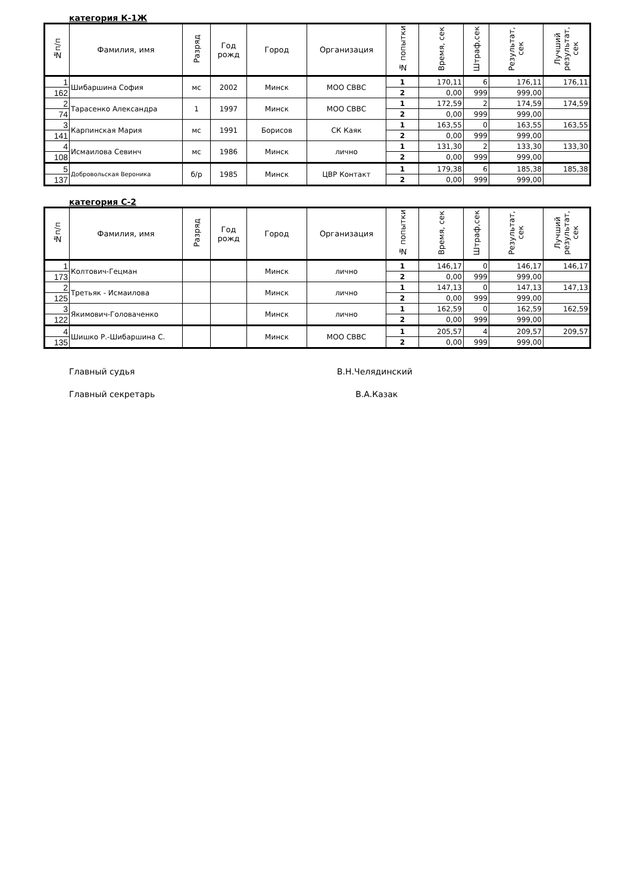категория К-1Ж
| №п/п | Фамилия, имя | Разряд | Год рожд | Город | Организация | № попытки | Время, сек | Штраф,сек | Результат, сек | Лучший результат, сек |
| --- | --- | --- | --- | --- | --- | --- | --- | --- | --- | --- |
| 1 | Шибаршина София | мс | 2002 | Минск | МОО СВВС | 1 | 170,11 | 6 | 176,11 | 176,11 |
| 162 | | | | | | 2 | 0,00 | 999 | 999,00 | |
| 2 | Тарасенко Александра | 1 | 1997 | Минск | МОО СВВС | 1 | 172,59 | 2 | 174,59 | 174,59 |
| 74 | | | | | | 2 | 0,00 | 999 | 999,00 | |
| 3 | Карпинская Мария | мс | 1991 | Борисов | СК Каяк | 1 | 163,55 | 0 | 163,55 | 163,55 |
| 141 | | | | | | 2 | 0,00 | 999 | 999,00 | |
| 4 | Исмаилова Севинч | мс | 1986 | Минск | лично | 1 | 131,30 | 2 | 133,30 | 133,30 |
| 108 | | | | | | 2 | 0,00 | 999 | 999,00 | |
| 5 | Добровольская Вероника | б/р | 1985 | Минск | ЦВР Контакт | 1 | 179,38 | 6 | 185,38 | 185,38 |
| 137 | | | | | | 2 | 0,00 | 999 | 999,00 | |
категория С-2
| №п/п | Фамилия, имя | Разряд | Год рожд | Город | Организация | № попытки | Время, сек | Штраф,сек | Результат, сек | Лучший результат, сек |
| --- | --- | --- | --- | --- | --- | --- | --- | --- | --- | --- |
| 1 | Колтович-Гецман | | | Минск | лично | 1 | 146,17 | 0 | 146,17 | 146,17 |
| 173 | | | | | | 2 | 0,00 | 999 | 999,00 | |
| 2 | Третьяк - Исмаилова | | | Минск | лично | 1 | 147,13 | 0 | 147,13 | 147,13 |
| 125 | | | | | | 2 | 0,00 | 999 | 999,00 | |
| 3 | Якимович-Головаченко | | | Минск | лично | 1 | 162,59 | 0 | 162,59 | 162,59 |
| 122 | | | | | | 2 | 0,00 | 999 | 999,00 | |
| 4 | Шишко Р.-Шибаршина С. | | | Минск | МОО СВВС | 1 | 205,57 | 4 | 209,57 | 209,57 |
| 135 | | | | | | 2 | 0,00 | 999 | 999,00 | |
Главный судья В.Н.Челядинский
Главный секретарь В.А.Казак